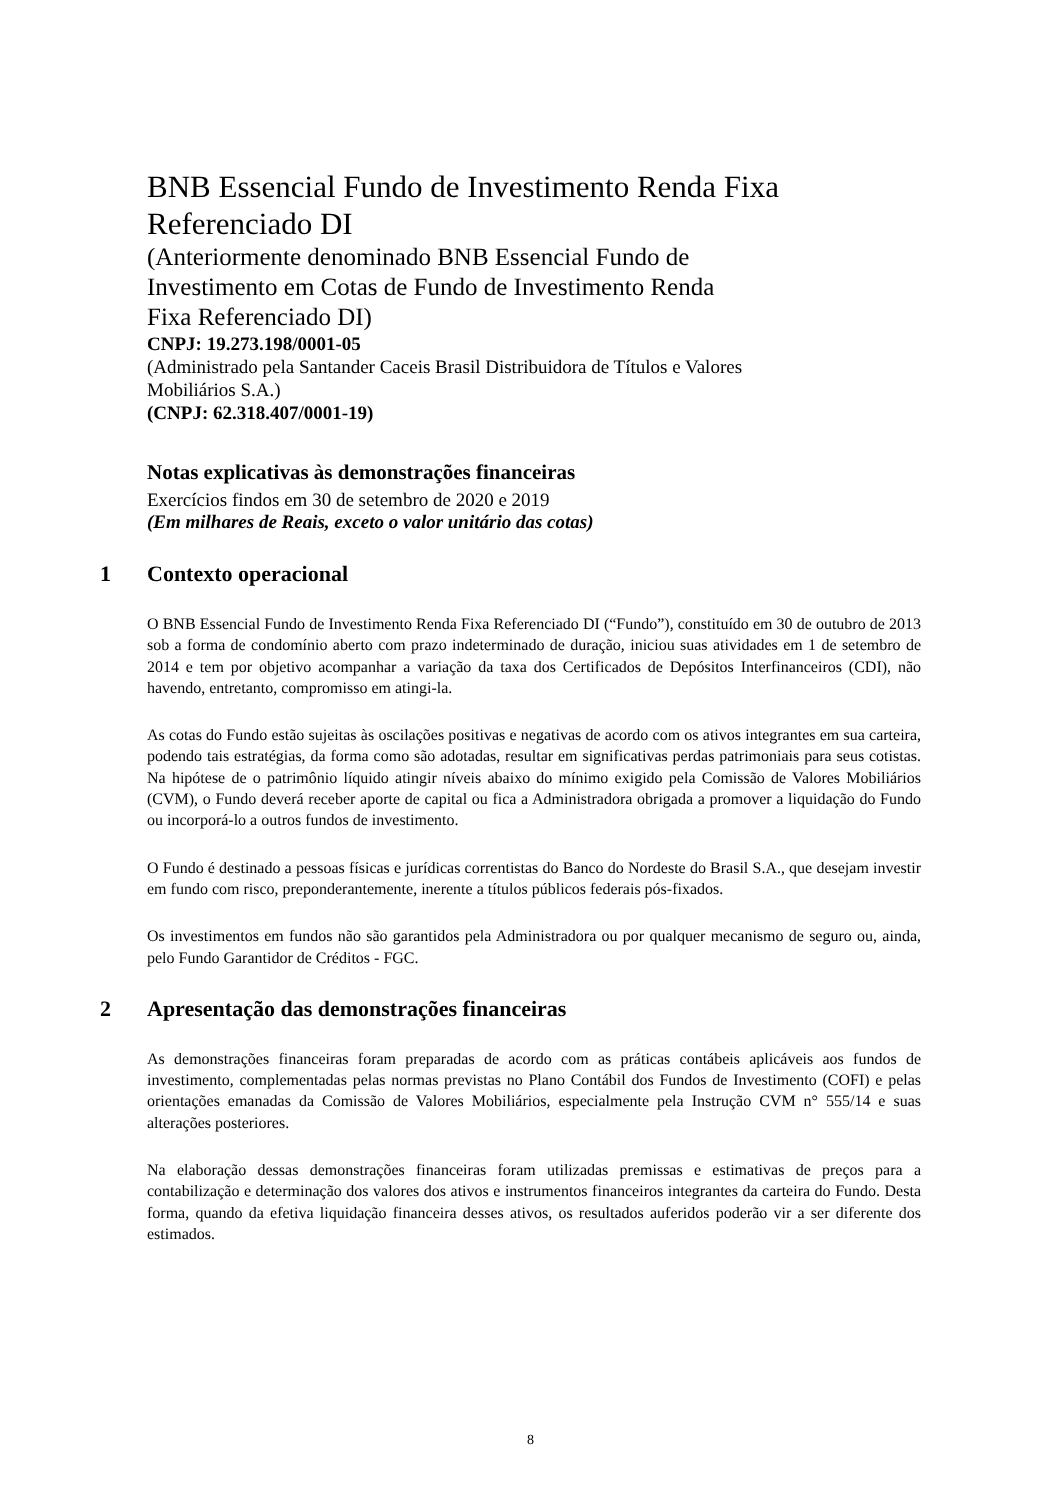BNB Essencial Fundo de Investimento Renda Fixa
Referenciado DI
(Anteriormente denominado BNB Essencial Fundo de
Investimento em Cotas de Fundo de Investimento Renda
Fixa Referenciado DI)
CNPJ: 19.273.198/0001-05
(Administrado pela Santander Caceis Brasil Distribuidora de Títulos e Valores
Mobiliários S.A.)
(CNPJ: 62.318.407/0001-19)
Notas explicativas às demonstrações financeiras
Exercícios findos em 30 de setembro de 2020 e 2019
(Em milhares de Reais, exceto o valor unitário das cotas)
1 Contexto operacional
O BNB Essencial Fundo de Investimento Renda Fixa Referenciado DI (“Fundo”), constituído em 30 de outubro de 2013 sob a forma de condomínio aberto com prazo indeterminado de duração, iniciou suas atividades em 1 de setembro de 2014 e tem por objetivo acompanhar a variação da taxa dos Certificados de Depósitos Interfinanceiros (CDI), não havendo, entretanto, compromisso em atingi-la.
As cotas do Fundo estão sujeitas às oscilações positivas e negativas de acordo com os ativos integrantes em sua carteira, podendo tais estratégias, da forma como são adotadas, resultar em significativas perdas patrimoniais para seus cotistas. Na hipótese de o patrimônio líquido atingir níveis abaixo do mínimo exigido pela Comissão de Valores Mobiliários (CVM), o Fundo deverá receber aporte de capital ou fica a Administradora obrigada a promover a liquidação do Fundo ou incorporá-lo a outros fundos de investimento.
O Fundo é destinado a pessoas físicas e jurídicas correntistas do Banco do Nordeste do Brasil S.A., que desejam investir em fundo com risco, preponderantemente, inerente a títulos públicos federais pós-fixados.
Os investimentos em fundos não são garantidos pela Administradora ou por qualquer mecanismo de seguro ou, ainda, pelo Fundo Garantidor de Créditos - FGC.
2 Apresentação das demonstrações financeiras
As demonstrações financeiras foram preparadas de acordo com as práticas contábeis aplicáveis aos fundos de investimento, complementadas pelas normas previstas no Plano Contábil dos Fundos de Investimento (COFI) e pelas orientações emanadas da Comissão de Valores Mobiliários, especialmente pela Instrução CVM n° 555/14 e suas alterações posteriores.
Na elaboração dessas demonstrações financeiras foram utilizadas premissas e estimativas de preços para a contabilização e determinação dos valores dos ativos e instrumentos financeiros integrantes da carteira do Fundo. Desta forma, quando da efetiva liquidação financeira desses ativos, os resultados auferidos poderão vir a ser diferente dos estimados.
8